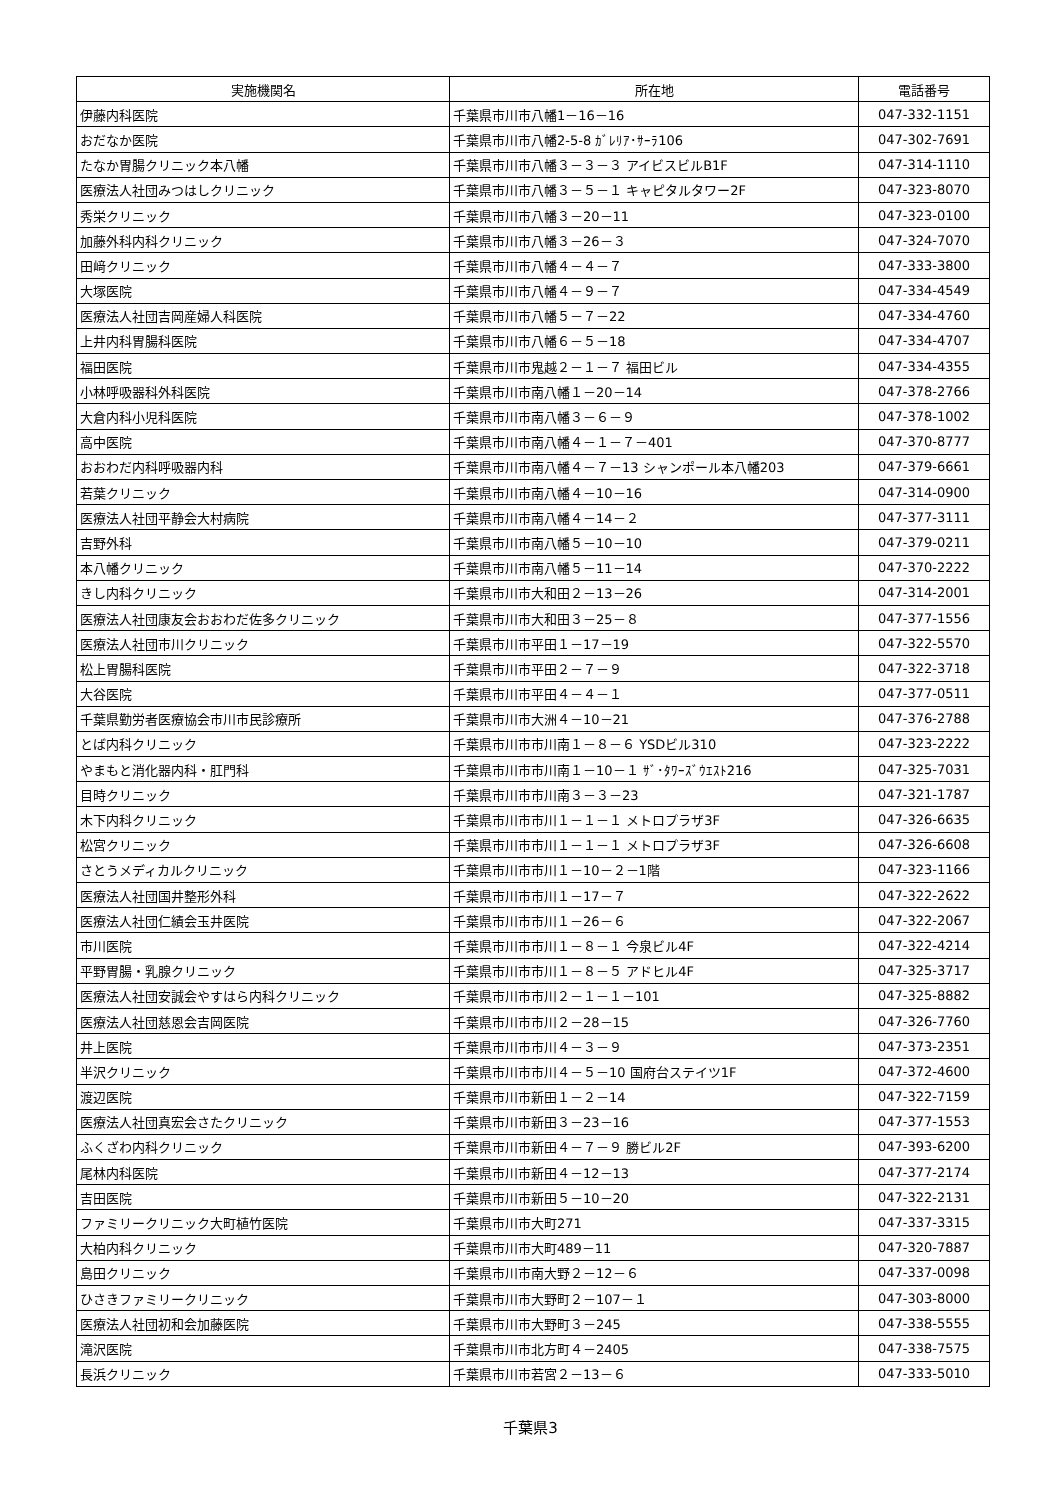| 実施機関名 | 所在地 | 電話番号 |
| --- | --- | --- |
| 伊藤内科医院 | 千葉県市川市八幡1－16－16 | 047-332-1151 |
| おだなか医院 | 千葉県市川市八幡2-5-8 ｶﾞﾚﾘｱ･ｻｰﾗ106 | 047-302-7691 |
| たなか胃腸クリニック本八幡 | 千葉県市川市八幡３－３－３ アイビスビルB1F | 047-314-1110 |
| 医療法人社団みつはしクリニック | 千葉県市川市八幡３－５－１ キャピタルタワー2F | 047-323-8070 |
| 秀栄クリニック | 千葉県市川市八幡３－20－11 | 047-323-0100 |
| 加藤外科内科クリニック | 千葉県市川市八幡３－26－３ | 047-324-7070 |
| 田﨑クリニック | 千葉県市川市八幡４－４－７ | 047-333-3800 |
| 大塚医院 | 千葉県市川市八幡４－９－７ | 047-334-4549 |
| 医療法人社団吉岡産婦人科医院 | 千葉県市川市八幡５－７－22 | 047-334-4760 |
| 上井内科胃腸科医院 | 千葉県市川市八幡６－５－18 | 047-334-4707 |
| 福田医院 | 千葉県市川市鬼越２－１－７ 福田ビル | 047-334-4355 |
| 小林呼吸器科外科医院 | 千葉県市川市南八幡１－20－14 | 047-378-2766 |
| 大倉内科小児科医院 | 千葉県市川市南八幡３－６－９ | 047-378-1002 |
| 高中医院 | 千葉県市川市南八幡４－１－７－401 | 047-370-8777 |
| おおわだ内科呼吸器内科 | 千葉県市川市南八幡４－７－13 シャンポール本八幡203 | 047-379-6661 |
| 若葉クリニック | 千葉県市川市南八幡４－10－16 | 047-314-0900 |
| 医療法人社団平静会大村病院 | 千葉県市川市南八幡４－14－２ | 047-377-3111 |
| 吉野外科 | 千葉県市川市南八幡５－10－10 | 047-379-0211 |
| 本八幡クリニック | 千葉県市川市南八幡５－11－14 | 047-370-2222 |
| きし内科クリニック | 千葉県市川市大和田２－13－26 | 047-314-2001 |
| 医療法人社団康友会おおわだ佐多クリニック | 千葉県市川市大和田３－25－８ | 047-377-1556 |
| 医療法人社団市川クリニック | 千葉県市川市平田１－17－19 | 047-322-5570 |
| 松上胃腸科医院 | 千葉県市川市平田２－７－９ | 047-322-3718 |
| 大谷医院 | 千葉県市川市平田４－４－１ | 047-377-0511 |
| 千葉県勤労者医療協会市川市民診療所 | 千葉県市川市大洲４－10－21 | 047-376-2788 |
| とば内科クリニック | 千葉県市川市市川南１－８－６ YSDビル310 | 047-323-2222 |
| やまもと消化器内科・肛門科 | 千葉県市川市市川南１－10－１ ｻﾞ･ﾀﾜｰｽﾞｳｴｽﾄ216 | 047-325-7031 |
| 目時クリニック | 千葉県市川市市川南３－３－23 | 047-321-1787 |
| 木下内科クリニック | 千葉県市川市市川１－１－１ メトロプラザ3F | 047-326-6635 |
| 松宮クリニック | 千葉県市川市市川１－１－１ メトロプラザ3F | 047-326-6608 |
| さとうメディカルクリニック | 千葉県市川市市川１－10－２－1階 | 047-323-1166 |
| 医療法人社団国井整形外科 | 千葉県市川市市川１－17－７ | 047-322-2622 |
| 医療法人社団仁績会玉井医院 | 千葉県市川市市川１－26－６ | 047-322-2067 |
| 市川医院 | 千葉県市川市市川１－８－１ 今泉ビル4F | 047-322-4214 |
| 平野胃腸・乳腺クリニック | 千葉県市川市市川１－８－５ アドヒル4F | 047-325-3717 |
| 医療法人社団安誠会やすはら内科クリニック | 千葉県市川市市川２－１－１－101 | 047-325-8882 |
| 医療法人社団慈恩会吉岡医院 | 千葉県市川市市川２－28－15 | 047-326-7760 |
| 井上医院 | 千葉県市川市市川４－３－９ | 047-373-2351 |
| 半沢クリニック | 千葉県市川市市川４－５－10 国府台ステイツ1F | 047-372-4600 |
| 渡辺医院 | 千葉県市川市新田１－２－14 | 047-322-7159 |
| 医療法人社団真宏会さたクリニック | 千葉県市川市新田３－23－16 | 047-377-1553 |
| ふくざわ内科クリニック | 千葉県市川市新田４－７－９ 勝ビル2F | 047-393-6200 |
| 尾林内科医院 | 千葉県市川市新田４－12－13 | 047-377-2174 |
| 吉田医院 | 千葉県市川市新田５－10－20 | 047-322-2131 |
| ファミリークリニック大町植竹医院 | 千葉県市川市大町271 | 047-337-3315 |
| 大柏内科クリニック | 千葉県市川市大町489－11 | 047-320-7887 |
| 島田クリニック | 千葉県市川市南大野２－12－６ | 047-337-0098 |
| ひさきファミリークリニック | 千葉県市川市大野町２－107－１ | 047-303-8000 |
| 医療法人社団初和会加藤医院 | 千葉県市川市大野町３－245 | 047-338-5555 |
| 滝沢医院 | 千葉県市川市北方町４－2405 | 047-338-7575 |
| 長浜クリニック | 千葉県市川市若宮２－13－６ | 047-333-5010 |
千葉県3